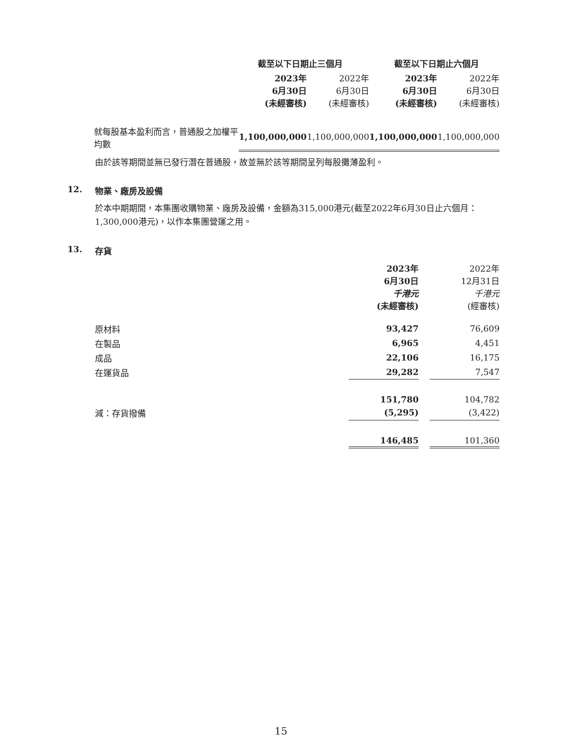| | 截至以下日期止三個月 | | 截至以下日期止六個月 | |
| | 2023年 6月30日 (未經審核) | 2022年 6月30日 (未經審核) | 2023年 6月30日 (未經審核) | 2022年 6月30日 (未經審核) |
| 就每股基本盈利而言，普通股之加權平均數 | 1,100,000,000 | 1,100,000,000 | 1,100,000,000 | 1,100,000,000 |
由於該等期間並無已發行潛在普通股，故並無於該等期間呈列每股攤薄盈利。
12. 物業、廠房及設備
於本中期期間，本集團收購物業、廠房及設備，金額為315,000港元(截至2022年6月30日止六個月：1,300,000港元)，以作本集團營運之用。
13. 存貨
| | 2023年 6月30日 千港元 (未經審核) | | 2022年 12月31日 千港元 (經審核) |
| 原材料 | 93,427 | | 76,609 |
| 在製品 | 6,965 | | 4,451 |
| 成品 | 22,106 | | 16,175 |
| 在運貨品 | 29,282 | | 7,547 |
| | 151,780 | | 104,782 |
| 減：存貨撥備 | (5,295) | | (3,422) |
| | 146,485 | | 101,360 |
15